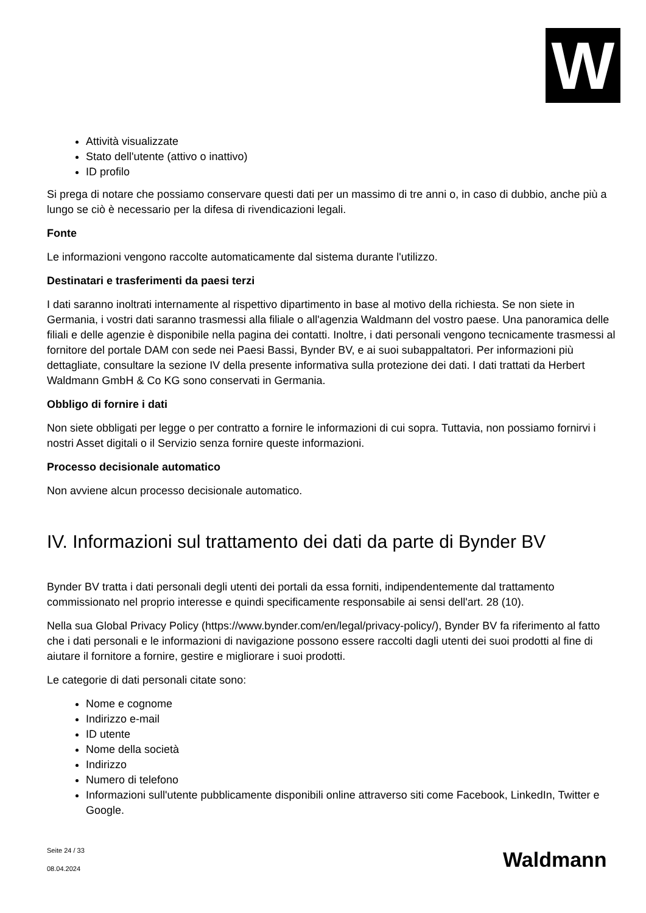W
Attività visualizzate
Stato dell'utente (attivo o inattivo)
ID profilo
Si prega di notare che possiamo conservare questi dati per un massimo di tre anni o, in caso di dubbio, anche più a lungo se ciò è necessario per la difesa di rivendicazioni legali.
Fonte
Le informazioni vengono raccolte automaticamente dal sistema durante l'utilizzo.
Destinatari e trasferimenti da paesi terzi
I dati saranno inoltrati internamente al rispettivo dipartimento in base al motivo della richiesta. Se non siete in Germania, i vostri dati saranno trasmessi alla filiale o all'agenzia Waldmann del vostro paese. Una panoramica delle filiali e delle agenzie è disponibile nella pagina dei contatti. Inoltre, i dati personali vengono tecnicamente trasmessi al fornitore del portale DAM con sede nei Paesi Bassi, Bynder BV, e ai suoi subappaltatori. Per informazioni più dettagliate, consultare la sezione IV della presente informativa sulla protezione dei dati. I dati trattati da Herbert Waldmann GmbH & Co KG sono conservati in Germania.
Obbligo di fornire i dati
Non siete obbligati per legge o per contratto a fornire le informazioni di cui sopra. Tuttavia, non possiamo fornirvi i nostri Asset digitali o il Servizio senza fornire queste informazioni.
Processo decisionale automatico
Non avviene alcun processo decisionale automatico.
IV. Informazioni sul trattamento dei dati da parte di Bynder BV
Bynder BV tratta i dati personali degli utenti dei portali da essa forniti, indipendentemente dal trattamento commissionato nel proprio interesse e quindi specificamente responsabile ai sensi dell'art. 28 (10).
Nella sua Global Privacy Policy (https://www.bynder.com/en/legal/privacy-policy/), Bynder BV fa riferimento al fatto che i dati personali e le informazioni di navigazione possono essere raccolti dagli utenti dei suoi prodotti al fine di aiutare il fornitore a fornire, gestire e migliorare i suoi prodotti.
Le categorie di dati personali citate sono:
Nome e cognome
Indirizzo e-mail
ID utente
Nome della società
Indirizzo
Numero di telefono
Informazioni sull'utente pubblicamente disponibili online attraverso siti come Facebook, LinkedIn, Twitter e Google.
Seite 24 / 33
08.04.2024
Waldmann